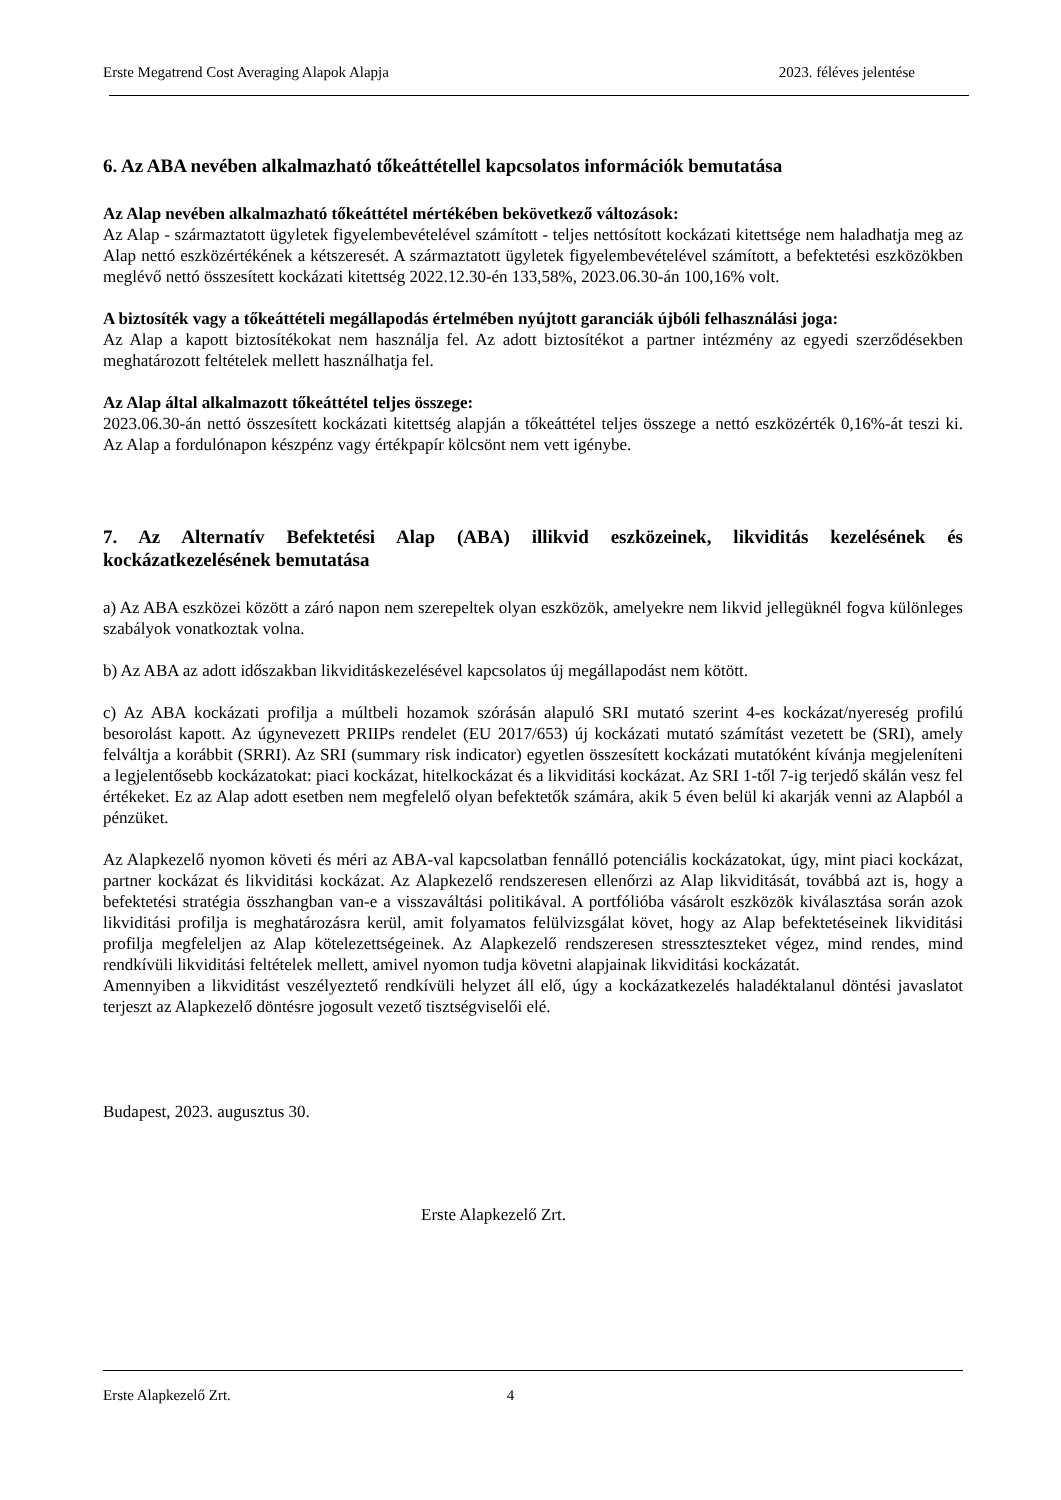Erste Megatrend Cost Averaging Alapok Alapja 2023. féléves jelentése
6. Az ABA nevében alkalmazható tőkeáttétellel kapcsolatos információk bemutatása
Az Alap nevében alkalmazható tőkeáttétel mértékében bekövetkező változások:
Az Alap - származtatott ügyletek figyelembevételével számított - teljes nettósított kockázati kitettsége nem haladhatja meg az Alap nettó eszközértékének a kétszeresét. A származtatott ügyletek figyelembevételével számított, a befektetési eszközökben meglévő nettó összesített kockázati kitettség 2022.12.30-én 133,58%, 2023.06.30-án 100,16% volt.
A biztosíték vagy a tőkeáttételi megállapodás értelmében nyújtott garanciák újbóli felhasználási joga:
Az Alap a kapott biztosítékokat nem használja fel. Az adott biztosítékot a partner intézmény az egyedi szerződésekben meghatározott feltételek mellett használhatja fel.
Az Alap által alkalmazott tőkeáttétel teljes összege:
2023.06.30-án nettó összesített kockázati kitettség alapján a tőkeáttétel teljes összege a nettó eszközérték 0,16%-át teszi ki. Az Alap a fordulónapon készpénz vagy értékpapír kölcsönt nem vett igénybe.
7. Az Alternatív Befektetési Alap (ABA) illikvid eszközeinek, likviditás kezelésének és kockázatkezelésének bemutatása
a) Az ABA eszközei között a záró napon nem szerepeltek olyan eszközök, amelyekre nem likvid jellegüknél fogva különleges szabályok vonatkoztak volna.
b) Az ABA az adott időszakban likviditáskezelésével kapcsolatos új megállapodást nem kötött.
c) Az ABA kockázati profilja a múltbeli hozamok szórásán alapuló SRI mutató szerint 4-es kockázat/nyereség profilú besorolást kapott. Az úgynevezett PRIIPs rendelet (EU 2017/653) új kockázati mutató számítást vezetett be (SRI), amely felváltja a korábbit (SRRI). Az SRI (summary risk indicator) egyetlen összesített kockázati mutatóként kívánja megjeleníteni a legjelentősebb kockázatokat: piaci kockázat, hitelkockázat és a likviditási kockázat. Az SRI 1-től 7-ig terjedő skálán vesz fel értékeket. Ez az Alap adott esetben nem megfelelő olyan befektetők számára, akik 5 éven belül ki akarják venni az Alapból a pénzüket.
Az Alapkezelő nyomon követi és méri az ABA-val kapcsolatban fennálló potenciális kockázatokat, úgy, mint piaci kockázat, partner kockázat és likviditási kockázat. Az Alapkezelő rendszeresen ellenőrzi az Alap likviditását, továbbá azt is, hogy a befektetési stratégia összhangban van-e a visszaváltási politikával. A portfólióba vásárolt eszközök kiválasztása során azok likviditási profilja is meghatározásra kerül, amit folyamatos felülvizsgálat követ, hogy az Alap befektetéseinek likviditási profilja megfeleljen az Alap kötelezettségeinek. Az Alapkezelő rendszeresen stresszteszteket végez, mind rendes, mind rendkívüli likviditási feltételek mellett, amivel nyomon tudja követni alapjainak likviditási kockázatát.
Amennyiben a likviditást veszélyeztető rendkívüli helyzet áll elő, úgy a kockázatkezelés haladéktalanul döntési javaslatot terjeszt az Alapkezelő döntésre jogosult vezető tisztségviselői elé.
Budapest, 2023. augusztus 30.
Erste Alapkezelő Zrt.
Erste Alapkezelő Zrt. 4